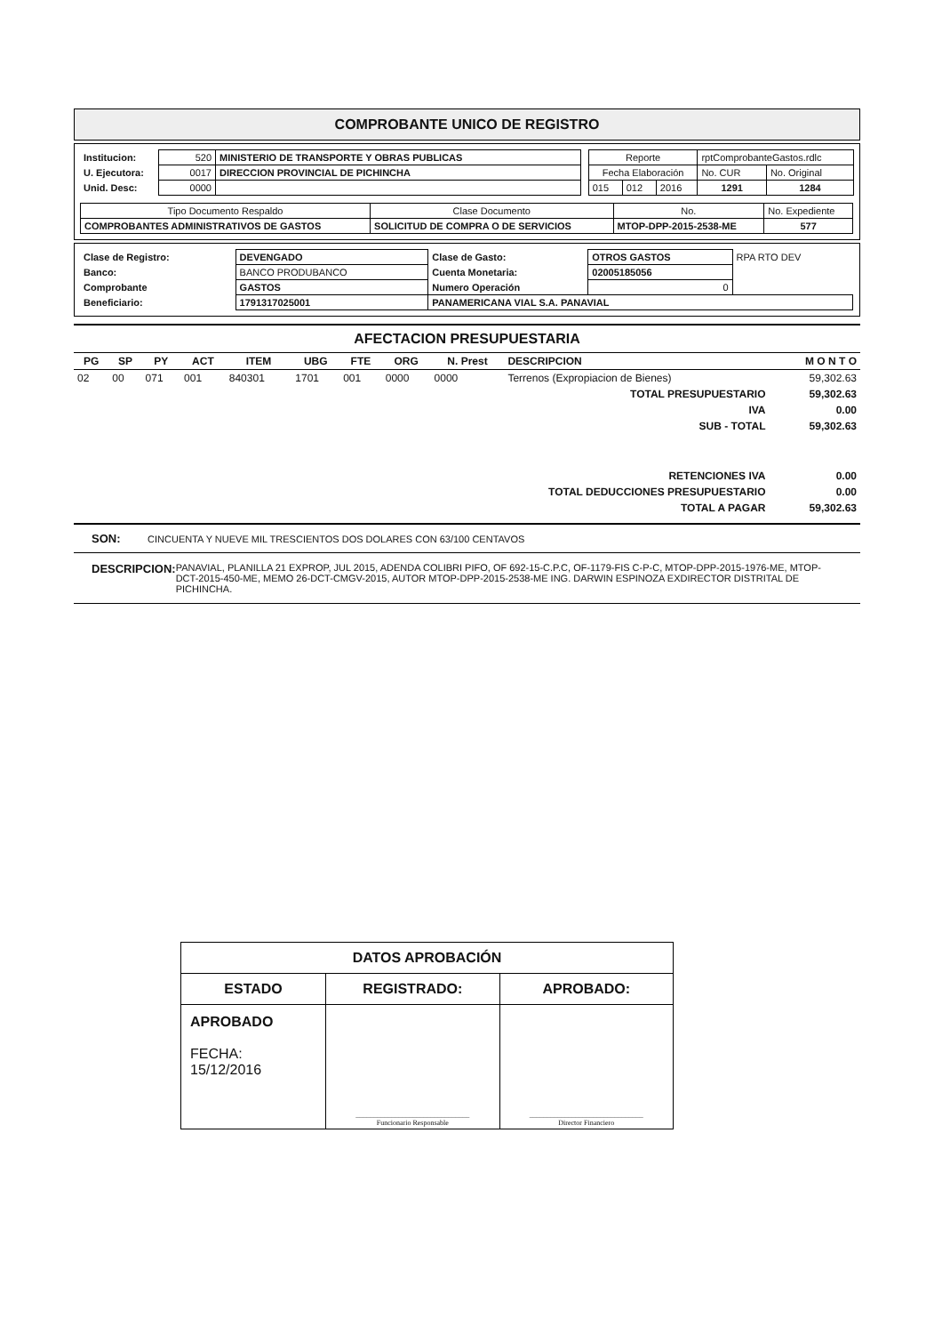COMPROBANTE UNICO DE REGISTRO
| Institucion: | 520 | MINISTERIO DE TRANSPORTE Y OBRAS PUBLICAS |
| U. Ejecutora: | 0017 | DIRECCION PROVINCIAL DE PICHINCHA |
| Unid. Desc: | 0000 | |
| Reporte | | | rptComprobanteGastos.rdlc | |
| Fecha Elaboración | | | No. CUR | No. Original |
| 015 | 012 | 2016 | 1291 | 1284 |
| Tipo Documento Respaldo | Clase Documento | No. | No. Expediente |
| COMPROBANTES ADMINISTRATIVOS DE GASTOS | SOLICITUD DE COMPRA O DE SERVICIOS | MTOP-DPP-2015-2538-ME | 577 |
| Clase de Registro: | DEVENGADO | Clase de Gasto: | OTROS GASTOS | RPA RTO DEV |
| Banco: | BANCO PRODUBANCO | Cuenta Monetaria: | 02005185056 | |
| Comprobante | GASTOS | Numero Operación | 0 | |
| Beneficiario: | 1791317025001 | PANAMERICANA VIAL S.A. PANAVIAL | | |
AFECTACION PRESUPUESTARIA
| PG | SP | PY | ACT | ITEM | UBG | FTE | ORG | N. Prest | DESCRIPCION | M O N T O |
| --- | --- | --- | --- | --- | --- | --- | --- | --- | --- | --- |
| 02 | 00 | 071 | 001 | 840301 | 1701 | 001 | 0000 | 0000 | Terrenos (Expropiacion de Bienes) | 59,302.63 |
| TOTAL PRESUPUESTARIO | | | | | | | | | | 59,302.63 |
| IVA | | | | | | | | | | 0.00 |
| SUB - TOTAL | | | | | | | | | | 59,302.63 |
| RETENCIONES IVA | | | | | | | | | | 0.00 |
| TOTAL DEDUCCIONES PRESUPUESTARIO | | | | | | | | | | 0.00 |
| TOTAL A PAGAR | | | | | | | | | | 59,302.63 |
SON: CINCUENTA Y NUEVE MIL TRESCIENTOS DOS DOLARES CON 63/100 CENTAVOS
DESCRIPCION: PANAVIAL, PLANILLA 21 EXPROP, JUL 2015, ADENDA COLIBRI PIFO, OF 692-15-C.P.C, OF-1179-FIS C-P-C, MTOP-DPP-2015-1976-ME, MTOP-DCT-2015-450-ME, MEMO 26-DCT-CMGV-2015, AUTOR MTOP-DPP-2015-2538-ME ING. DARWIN ESPINOZA EXDIRECTOR DISTRITAL DE PICHINCHA.
| DATOS APROBACIÓN | | |
| ESTADO | REGISTRADO: | APROBADO: |
| APROBADO FECHA: 15/12/2016 | ________________________________ Funcionario Responsable | ________________________________ Director Financiero |